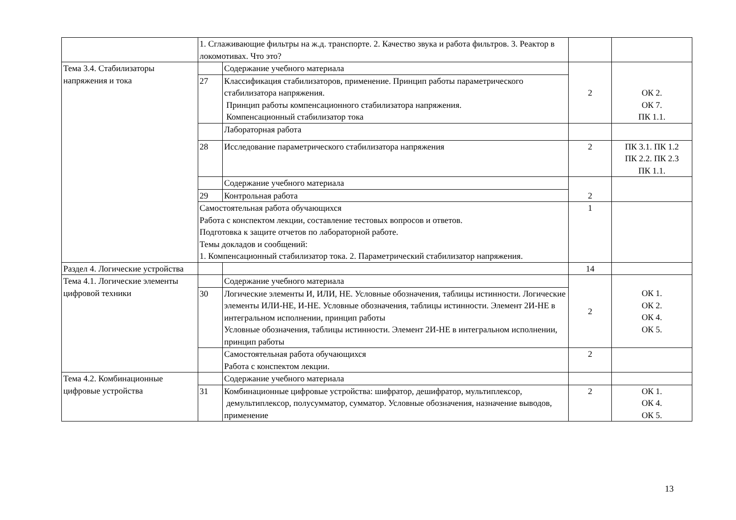| | 1. Сглаживающие фильтры на ж.д. транспорте. 2. Качество звука и работа фильтров. 3. Реактор в локомотивах. Что это? | | | |
| Тема 3.4. Стабилизаторы напряжения и тока | | Содержание учебного материала | 2 | ОК 2. ОК 7. ПК 1.1. |
| | 27 | Классификация стабилизаторов, применение. Принцип работы параметрического стабилизатора напряжения. Принцип работы компенсационного стабилизатора напряжения. Компенсационный стабилизатор тока | | |
| | | Лабораторная работа | | |
| | 28 | Исследование параметрического стабилизатора напряжения | 2 | ПК 3.1. ПК 1.2 ПК 2.2. ПК 2.3 ПК 1.1. |
| | | Содержание учебного материала | 2 | |
| | 29 | Контрольная работа | | |
| | Самостоятельная работа обучающихся Работа с конспектом лекции, составление тестовых вопросов и ответов. Подготовка к защите отчетов по лабораторной работе. Темы докладов и сообщений: 1. Компенсационный стабилизатор тока. 2. Параметрический стабилизатор напряжения. | | 1 | |
| Раздел 4. Логические устройства | | | 14 | |
| Тема 4.1. Логические элементы цифровой техники | | Содержание учебного материала | 2 | ОК 1. ОК 2. ОК 4. ОК 5. |
| | 30 | Логические элементы И, ИЛИ, НЕ. Условные обозначения, таблицы истинности. Логические элементы ИЛИ-НЕ, И-НЕ. Условные обозначения, таблицы истинности. Элемент 2И-НЕ в интегральном исполнении, принцип работы Условные обозначения, таблицы истинности. Элемент 2И-НЕ в интегральном исполнении, принцип работы | | |
| | | Самостоятельная работа обучающихся Работа с конспектом лекции. | 2 | |
| Тема 4.2. Комбинационные цифровые устройства | | Содержание учебного материала | | |
| | 31 | Комбинационные цифровые устройства: шифратор, дешифратор, мультиплексор, демультиплексор, полусумматор, сумматор. Условные обозначения, назначение выводов, применение | 2 | ОК 1. ОК 4. ОК 5. |
13